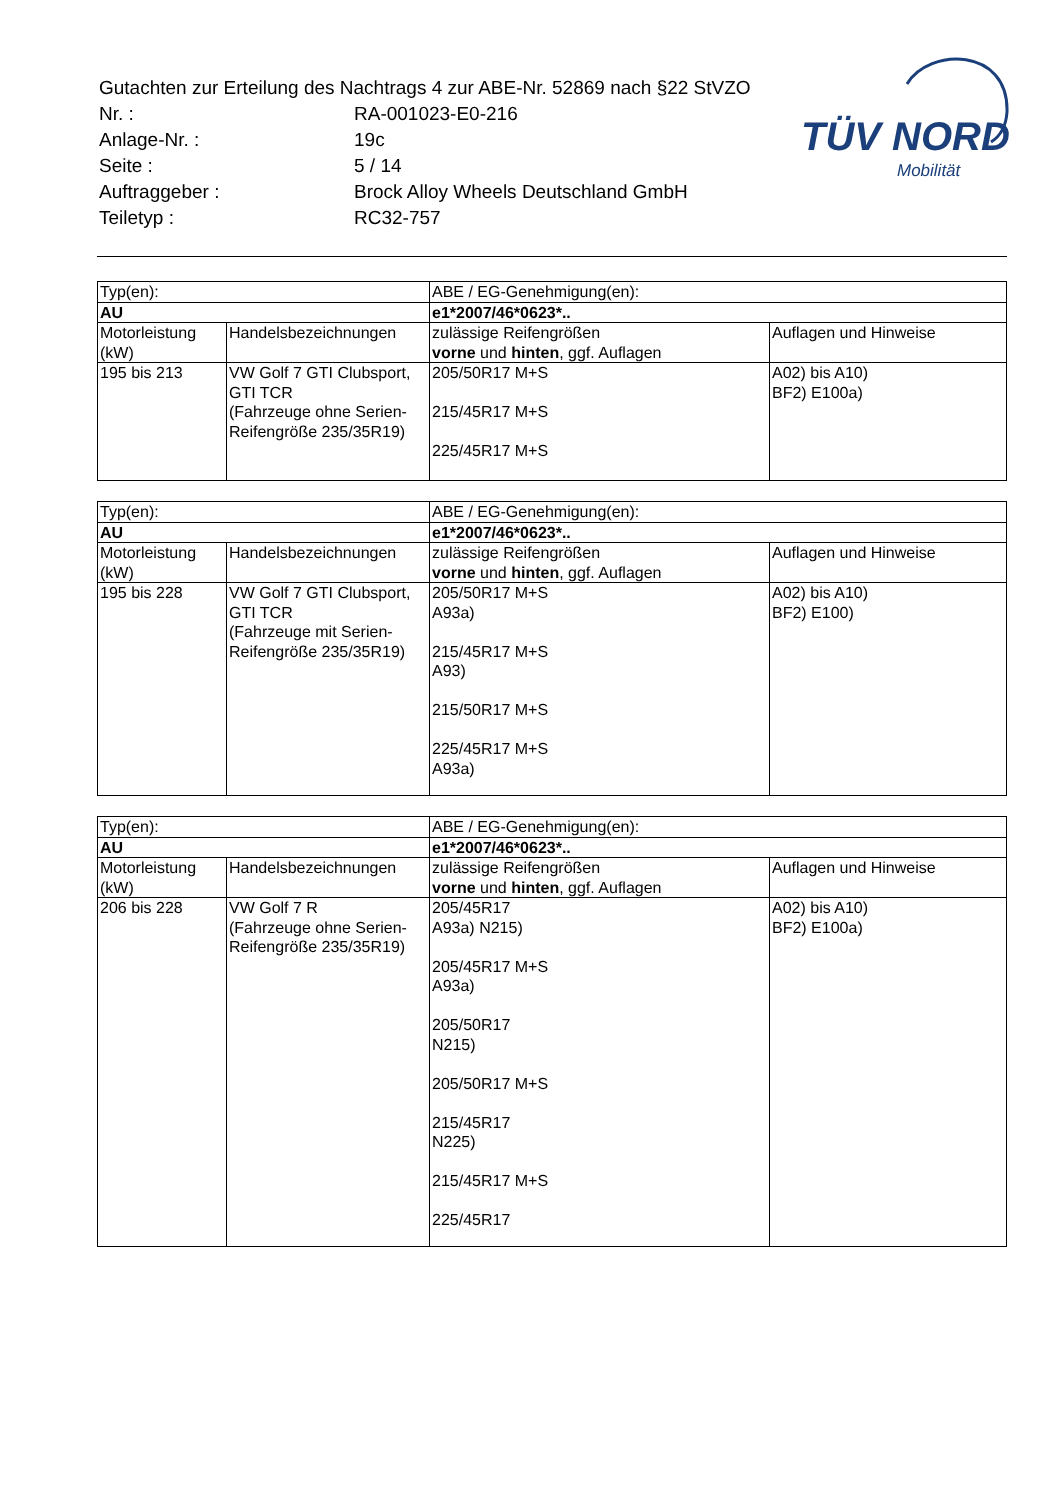TÜV NORD
Mobilität
| Gutachten zur Erteilung des Nachtrags 4 zur ABE-Nr. 52869 nach §22 StVZO | |
| Nr. : | RA-001023-E0-216 |
| Anlage-Nr. : | 19c |
| Seite : | 5 / 14 |
| Auftraggeber : | Brock Alloy Wheels Deutschland GmbH |
| Teiletyp : | RC32-757 |
| Typ(en): | | ABE / EG-Genehmigung(en): | |
| AU | | e1*2007/46*0623*.. | |
| Motorleistung (kW) | Handelsbezeichnungen | zulässige Reifengrößen vorne und hinten , ggf. Auflagen | Auflagen und Hinweise |
| 195 bis 213 | VW Golf 7 GTI Clubsport, GTI TCR (Fahrzeuge ohne Serien-Reifengröße 235/35R19) | 205/50R17 M+S 215/45R17 M+S 225/45R17 M+S | A02) bis A10) BF2) E100a) |
| Typ(en): | | ABE / EG-Genehmigung(en): | |
| AU | | e1*2007/46*0623*.. | |
| Motorleistung (kW) | Handelsbezeichnungen | zulässige Reifengrößen vorne und hinten , ggf. Auflagen | Auflagen und Hinweise |
| 195 bis 228 | VW Golf 7 GTI Clubsport, GTI TCR (Fahrzeuge mit Serien-Reifengröße 235/35R19) | 205/50R17 M+S A93a) 215/45R17 M+S A93) 215/50R17 M+S 225/45R17 M+S A93a) | A02) bis A10) BF2) E100) |
| Typ(en): | | ABE / EG-Genehmigung(en): | |
| AU | | e1*2007/46*0623*.. | |
| Motorleistung (kW) | Handelsbezeichnungen | zulässige Reifengrößen vorne und hinten , ggf. Auflagen | Auflagen und Hinweise |
| 206 bis 228 | VW Golf 7 R (Fahrzeuge ohne Serien-Reifengröße 235/35R19) | 205/45R17 A93a) N215) 205/45R17 M+S A93a) 205/50R17 N215) 205/50R17 M+S 215/45R17 N225) 215/45R17 M+S 225/45R17 | A02) bis A10) BF2) E100a) |